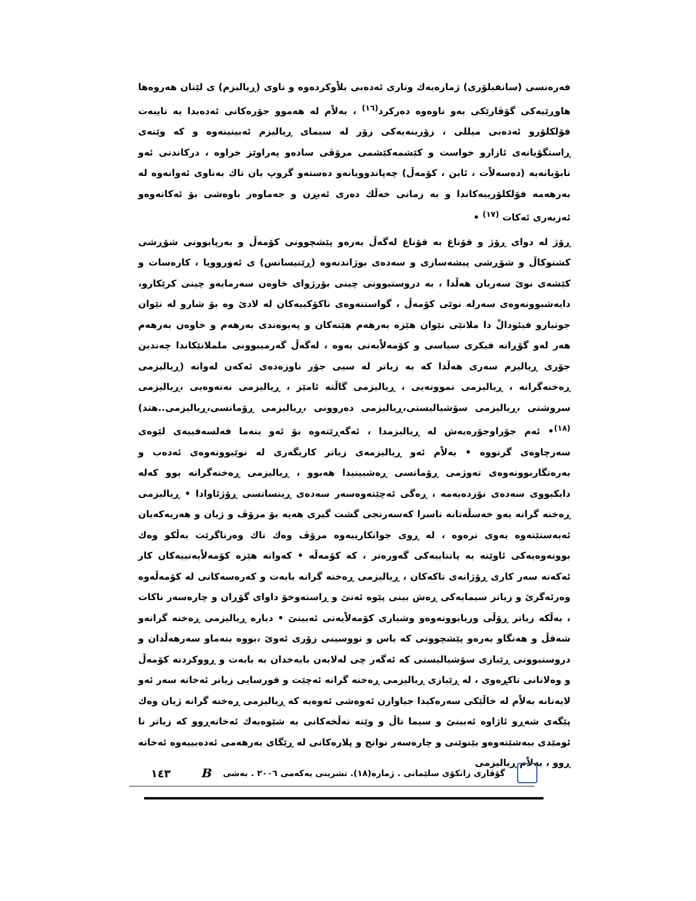فەرەنسی (سانفیلۆری) ژمارەیەك وتاری ئەدەبی بلاْوکردەوە و ناوی (ڕیالیزم) ی لێنان هەروەها هاوڕێیەکی گۆڤارێکی بەو ناوەوە دەرکرد<sup>(١٦)</sup> ، بەلاْم لە هەموو جۆرەکانی ئەدەبدا بە تایبەت فۆلکلۆرو ئەدەبی میللی ، زۆرینەیەکی زۆر لە سیمای ڕیالیزم ئەبینینەوە و کە وێنەی ڕاستگۆیانەی ئازارو خواست و کێشمەکێشمی مرۆڤی سادەو پەراوێز خراوە ، درکاندنی ئەو تابۆیانەیە (دەسەلاْت ، ئاین ، کۆمەڵ) چەپاندوویانەو دەستەو گروپ یان تاك بەناوی ئەوانەوە لە بەرهەمە فۆلکلۆرییەکاندا و بە زمانی خەڵك دەری ئەبڕن و جەماوەر باوەشی بۆ ئەکاتەوەو ئەزبەری ئەکات <sup>(١٧)</sup> •
ڕۆژ لە دوای ڕۆژ و قۆناغ بە قۆناغ لەگەڵ بەرەو پێشچوونی کۆمەڵ و بەرپابوونی شۆڕشی کشتوکاڵ و شۆڕشی پیشەسازی و سەدەی بوژاندنەوە (ڕێنیسانس) ی ئەورووپا ، کارەسات و کێشەی نوێ سەریان هەڵدا ، بە دروستبوونی چینی بۆرژوای خاوەن سەرمایەو چینی کرێکارو، دابەشبوونەوەی سەرلە نوێی کۆمەڵ ، گواستنەوەی ناکۆکییەکان لە لادێ وە بۆ شارو لە نێوان جوتیارو فیئودالْ دا ملانێی نێوان هێزە بەرهەم هێنەکان و پەیوەندی بەرهەم و خاوەن بەرهەم هەر لەو گۆڕانە فیکری سیاسی و کۆمەلاْیەتی یەوە ، لەگەڵ گەرمیبوونی ململانێکاندا چەندین جۆری ڕیالیزم سەری هەڵدا کە بە زیاتر لە سیی جۆر ناوزەدەی ئەکەن لەوانە (ڕیالیزمی ڕەخنەگرانە ، ڕیالیزمی نموونەیی ، ڕیالیزمی گاڵتە ئامێز ، ڕیالیزمی نەتەوەیی ،ڕیالیزمی سروشتی ،ڕیالیزمی سۆشیالیستی،ڕیالیزمی دەروونی ،ڕیالیزمی ڕۆمانسی،ڕیالیزمی..هتد) <sup>(١٨)</sup>• ئەم جۆراوجۆرەیەش لە ڕیالیزمدا ، ئەگەڕێتەوە بۆ ئەو بنەما فەلسەفییەی لێوەی سەرچاوەی گرتووە • بەلاْم ئەو ڕیالیزمەی زیاتر کاریگەری لە نوێبوونەوەی ئەدەب و بەرەنگاربوونەوەی تەوژمی ڕۆمانسی ڕەشبینیدا هەبوو ، ڕیالیزمی ڕەخنەگرانە بوو کەلە دایکبووی سەدەی نۆزدەیەمە ، ڕەگی ئەچێتەوەسەر سەدەی ڕینسانسی ڕۆژئاوادا • ڕیالیزمی ڕەخنە گرانە بەو خەسڵەتانە ناسرا کەسەرنجی گشت گیری هەیە بۆ مرۆڤ و ژیان و هەریەکەیان ئەبەستێتەوە بەوی ترەوە ، لە ڕوی جوانکارییەوە مرۆڤ وەك تاك وەرناگرێت بەڵکو وەك بوونەوەیەکی ئاوێتە بە پانتاییەکی گەورەتر ، کە کۆمەڵە • کەواتە هێزە کۆمەلاْیەتییەکان کار ئەکەنە سەر کاری ڕۆژانەی تاکەکان ، ڕیالیزمی ڕەخنە گرانە بابەت و کەرەسەکانی لە کۆمەڵەوە وەرئەگرێ و زیاتر سیمایەکی ڕەش بینی پێوە ئەنێ و ڕاستەوخۆ داوای گۆڕان و چارەسەر ناکات ، بەڵکە زیاتر ڕۆڵی وریابوونەوەو وشیاری کۆمەلاْیەتی ئەبینێ • دیارە ڕیالیزمی ڕەخنە گرانەو شەقڵ و هەنگاو بەرەو پێشچوونی کە باس و نووسینی زۆری ئەوێ ،بووە بنەماو سەرهەڵدان و دروستبوونی ڕێبازی سۆشیالیستی کە ئەگەر چی لەلایەن بایەخدان بە بابەت و ڕووکردنە کۆمەڵ و وەلانانی تاکڕەوی ، لە ڕێبازی ڕیالیزمی ڕەخنە گرانە ئەچێت و قورسایی زیاتر ئەخاتە سەر ئەو لایەنانە بەلاْم لە خاڵێکی سەرەکیدا جیاوازن ئەوەشی ئەوەیە کە ڕیالیزمی ڕەخنە گرانە ژیان وەك پێگەی شەڕو ئاژاوە ئەبینێ و سیما تاڵ و وێنە تەڵخەکانی بە شێوەیەك ئەخاتەڕوو کە زیاتر نا ئومێدی ببەشێتەوەو بێنوێنی و چارەسەر توانج و پلارەکانی لە ڕێگای بەرهەمی ئەدەبییەوە ئەخاتە ڕوو ، بەلاْم ڕیالیزمی
گۆڤاری زانکۆی سلێمانی . ژمارە(١٨). تشرینی یەکەمی ٢٠٠٦ . بەشی B ١٤٣